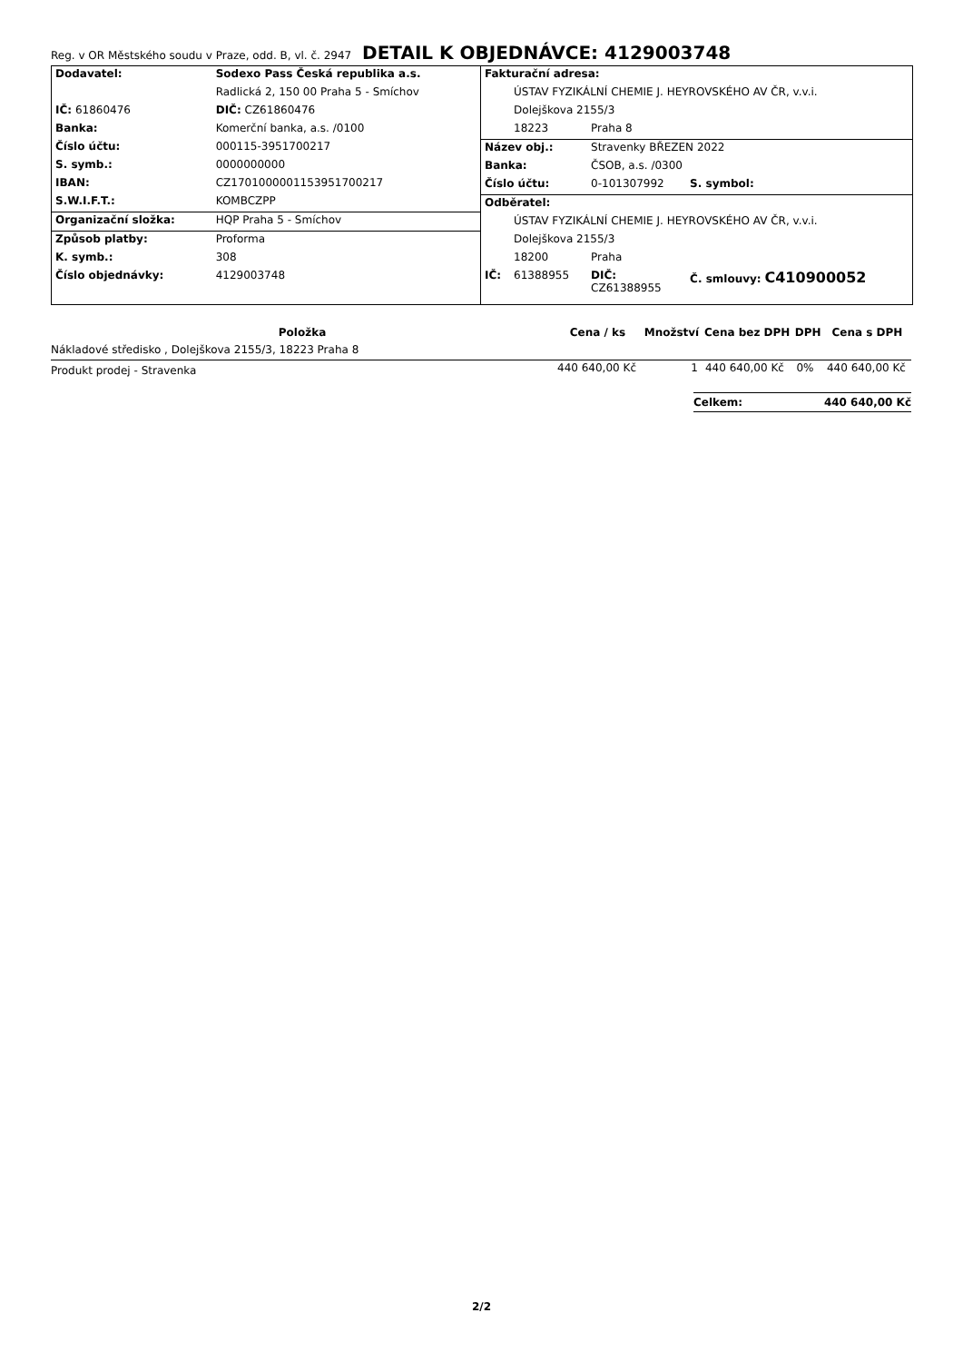Reg. v OR Městského soudu v Praze, odd. B, vl. č. 2947 DETAIL K OBJEDNÁVCE: 4129003748
| Dodavatel: | Sodexo Pass Česká republika a.s. |
| | Radlická 2, 150 00 Praha 5 - Smíchov |
| IČ: 61860476 | DIČ: CZ61860476 |
| Banka: | Komerční banka, a.s. /0100 |
| Číslo účtu: | 000115-3951700217 |
| S. symb.: | 0000000000 |
| IBAN: | CZ1701000001153951700217 |
| S.W.I.F.T.: | KOMBCZPP |
| Organizační složka: | HQP Praha 5 - Smíchov |
| Způsob platby: | Proforma |
| K. symb.: | 308 |
| Číslo objednávky: | 4129003748 |
| Fakturační adresa: | | | |
| | ÚSTAV FYZIKÁLNÍ CHEMIE J. HEYROVSKÉHO AV ČR, v.v.i. | | |
| | Dolejškova 2155/3 | | |
| | 18223 | Praha 8 | |
| Název obj.: | | Stravenky BŘEZEN 2022 | |
| Banka: | | ČSOB, a.s. /0300 | |
| Číslo účtu: | | 0-101307992 | S. symbol: |
| Odběratel: | | | |
| | ÚSTAV FYZIKÁLNÍ CHEMIE J. HEYROVSKÉHO AV ČR, v.v.i. | | |
| | Dolejškova 2155/3 | | |
| | 18200 | Praha | |
| IČ: | 61388955 | DIČ: CZ61388955 | Č. smlouvy: C410900052 |
| Položka | Cena / ks | Množství | Cena bez DPH | DPH | Cena s DPH |
| --- | --- | --- | --- | --- | --- |
| Nákladové středisko , Dolejškova 2155/3, 18223 Praha 8 | | | | | |
| Produkt prodej - Stravenka | 440 640,00 Kč | 1 | 440 640,00 Kč | 0% | 440 640,00 Kč |
Celkem: 440 640,00 Kč
2/2